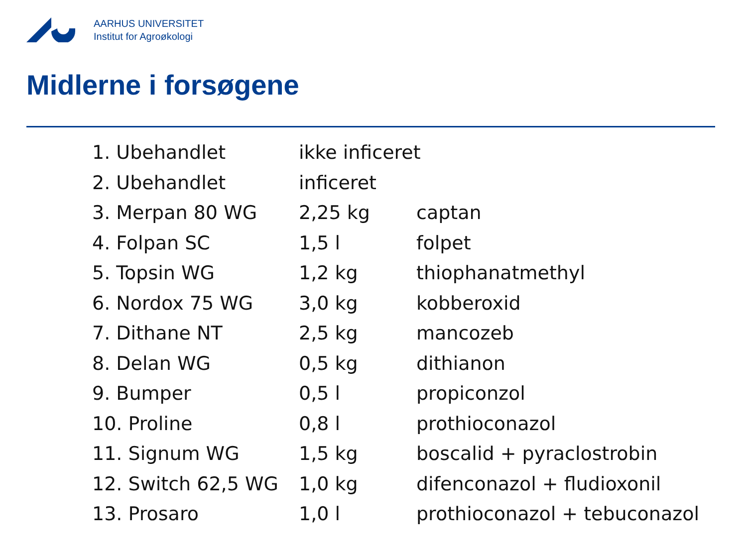AARHUS UNIVERSITET
Institut for Agroøkologi
Midlerne i forsøgene
| 1. Ubehandlet | ikke inficeret | |
| 2. Ubehandlet | inficeret | |
| 3. Merpan 80 WG | 2,25 kg | captan |
| 4. Folpan SC | 1,5 l | folpet |
| 5. Topsin WG | 1,2 kg | thiophanatmethyl |
| 6. Nordox 75 WG | 3,0 kg | kobberoxid |
| 7. Dithane NT | 2,5 kg | mancozeb |
| 8. Delan WG | 0,5 kg | dithianon |
| 9. Bumper | 0,5 l | propiconzol |
| 10. Proline | 0,8 l | prothioconazol |
| 11. Signum WG | 1,5 kg | boscalid + pyraclostrobin |
| 12. Switch 62,5 WG | 1,0 kg | difenconazol + fludioxonil |
| 13. Prosaro | 1,0 l | prothioconazol + tebuconazol |